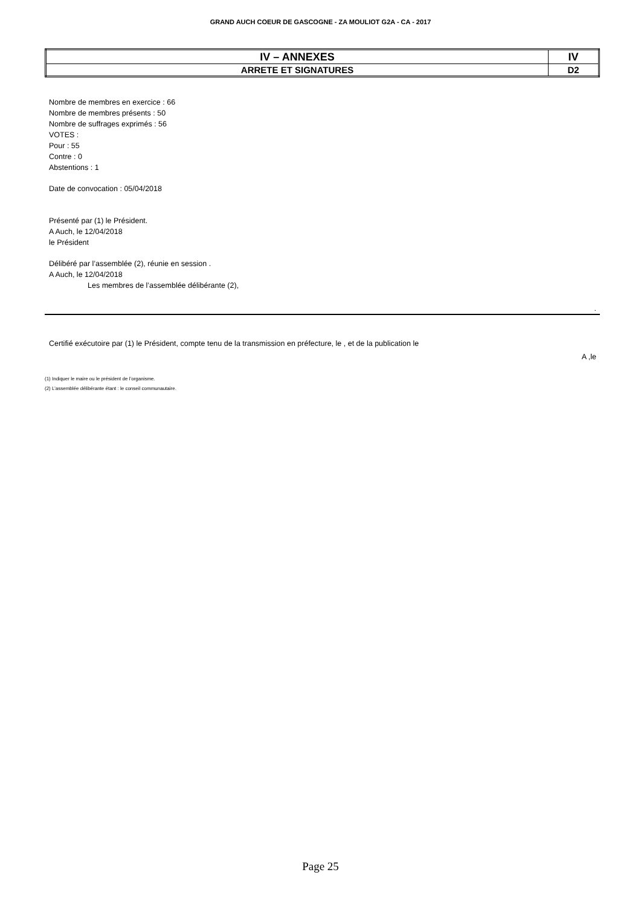GRAND AUCH COEUR DE GASCOGNE - ZA MOULIOT G2A - CA - 2017
| IV – ANNEXES | IV |
| ARRETE ET SIGNATURES | D2 |
Nombre de membres en exercice : 66
Nombre de membres présents : 50
Nombre de suffrages exprimés : 56
VOTES :
Pour : 55
Contre : 0
Abstentions : 1
Date de convocation : 05/04/2018
Présenté par (1) le Président.
A Auch, le 12/04/2018
le Président
Délibéré par l’assemblée (2), réunie en session .
A Auch, le 12/04/2018
Les membres de l’assemblée délibérante (2),
.
Certifié exécutoire par (1) le Président, compte tenu de la transmission en préfecture, le , et de la publication le
A ,le
(1) Indiquer le maire ou le président de l’organisme.
(2) L’assemblée délibérante étant : le conseil communautaire.
Page 25